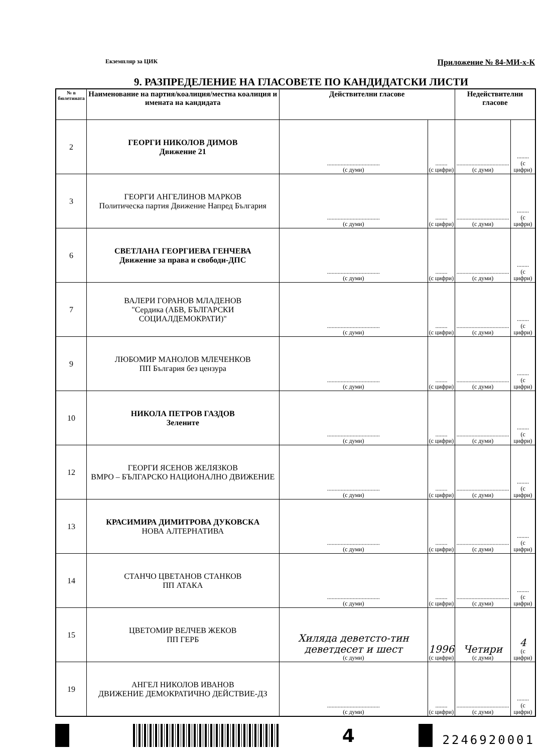Екземпляр за ЦИК Приложение № 84-МИ-х-К
9. РАЗПРЕДЕЛЕНИЕ НА ГЛАСОВЕТЕ ПО КАНДИДАТСКИ ЛИСТИ
| № в бюлетината | Наименование на партия/коалиция/местна коалиция и имената на кандидата | Действителни гласове | | Недействителни гласове | |
| --- | --- | --- | --- | --- | --- |
| 2 | ГЕОРГИ НИКОЛОВ ДИМОВ Движение 21 | ................................... (с думи) | ........ (с цифри) | ................................... (с думи) | ........ (с цифри) |
| 3 | ГЕОРГИ АНГЕЛИНОВ МАРКОВ Политическа партия Движение Напред България | ................................... (с думи) | ........ (с цифри) | ................................... (с думи) | ........ (с цифри) |
| 6 | СВЕТЛАНА ГЕОРГИЕВА ГЕНЧЕВА Движение за права и свободи-ДПС | ................................... (с думи) | ........ (с цифри) | ................................... (с думи) | ........ (с цифри) |
| 7 | ВАЛЕРИ ГОРАНОВ МЛАДЕНОВ "Сердика (АБВ, БЪЛГАРСКИ СОЦИАЛДЕМОКРАТИ)" | ................................... (с думи) | ........ (с цифри) | ................................... (с думи) | ........ (с цифри) |
| 9 | ЛЮБОМИР МАНОЛОВ МЛЕЧЕНКОВ ПП България без цензура | ................................... (с думи) | ........ (с цифри) | ................................... (с думи) | ........ (с цифри) |
| 10 | НИКОЛА ПЕТРОВ ГАЗДОВ Зелените | ................................... (с думи) | ........ (с цифри) | ................................... (с думи) | ........ (с цифри) |
| 12 | ГЕОРГИ ЯСЕНОВ ЖЕЛЯЗКОВ ВМРО – БЪЛГАРСКО НАЦИОНАЛНО ДВИЖЕНИЕ | ................................... (с думи) | ........ (с цифри) | ................................... (с думи) | ........ (с цифри) |
| 13 | КРАСИМИРА ДИМИТРОВА ДУКОВСКА НОВА АЛТЕРНАТИВА | ................................... (с думи) | ........ (с цифри) | ................................... (с думи) | ........ (с цифри) |
| 14 | СТАНЧО ЦВЕТАНОВ СТАНКОВ ПП АТАКА | ................................... (с думи) | ........ (с цифри) | ................................... (с думи) | ........ (с цифри) |
| 15 | ЦВЕТОМИР ВЕЛЧЕВ ЖЕКОВ ПП ГЕРБ | Хиляда деветсто-тин деветдесет и шест (с думи) | 1996 (с цифри) | Четири (с думи) | 4 (с цифри) |
| 19 | АНГЕЛ НИКОЛОВ ИВАНОВ ДВИЖЕНИЕ ДЕМОКРАТИЧНО ДЕЙСТВИЕ-ДЗ | ................................... (с думи) | ........ (с цифри) | ................................... (с думи) | ........ (с цифри) |
4
2246920001